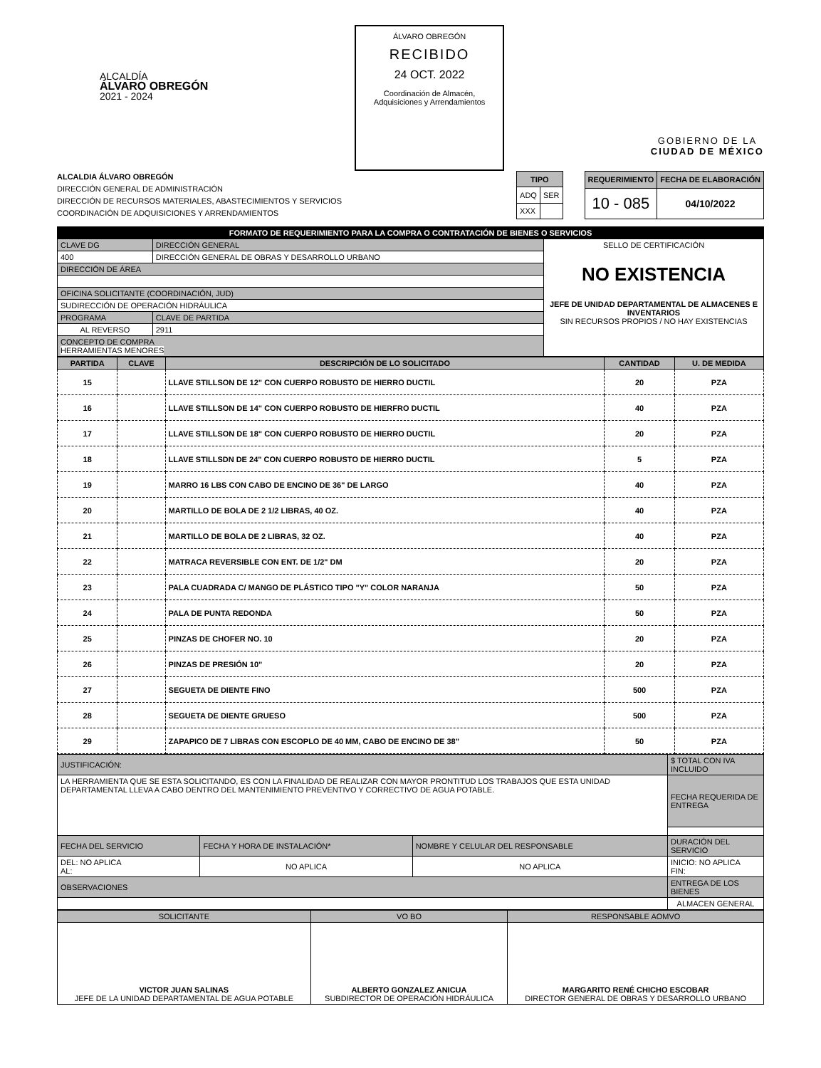ALCALDÍA
ÁLVARO OBREGÓN
2021 - 2024
ÁLVARO OBREGÓN
RECIBIDO
24 OCT. 2022
Coordinación de Almacén, Adquisiciones y Arrendamientos
GOBIERNO DE LA
CIUDAD DE MÉXICO
ALCALDIA ÁLVARO OBREGÓN
DIRECCIÓN GENERAL DE ADMINISTRACIÓN
DIRECCIÓN DE RECURSOS MATERIALES, ABASTECIMIENTOS Y SERVICIOS
COORDINACIÓN DE ADQUISICIONES Y ARRENDAMIENTOS
| TIPO | |
| --- | --- |
| ADQ | SER |
| XXX | |
| REQUERIMIENTO | FECHA DE ELABORACIÓN |
| --- | --- |
| 10 - 085 | 04/10/2022 |
| FORMATO DE REQUERIMIENTO PARA LA COMPRA O CONTRATACIÓN DE BIENES O SERVICIOS | | | |
| CLAVE DG | DIRECCIÓN GENERAL | | SELLO DE CERTIFICACIÓN NO EXISTENCIA JEFE DE UNIDAD DEPARTAMENTAL DE ALMACENES E INVENTARIOS SIN RECURSOS PROPIOS / NO HAY EXISTENCIAS |
| 400 | DIRECCIÓN GENERAL DE OBRAS Y DESARROLLO URBANO | | |
| DIRECCIÓN DE ÁREA | | | |
| OFICINA SOLICITANTE (COORDINACIÓN, JUD) | | | |
| SUDIRECCIÓN DE OPERACIÓN HIDRÁULICA | | | |
| PROGRAMA | | CLAVE DE PARTIDA | |
| AL REVERSO | | 2911 | |
| CONCEPTO DE COMPRA HERRAMIENTAS MENORES | | | |
| PARTIDA | CLAVE | DESCRIPCIÓN DE LO SOLICITADO | CANTIDAD | U. DE MEDIDA |
| --- | --- | --- | --- | --- |
| 15 | | LLAVE STILLSON DE 12" CON CUERPO ROBUSTO DE HIERRO DUCTIL | 20 | PZA |
| 16 | | LLAVE STILLSON DE 14" CON CUERPO ROBUSTO DE HIERFRO DUCTIL | 40 | PZA |
| 17 | | LLAVE STILLSON DE 18" CON CUERPO ROBUSTO DE HIERRO DUCTIL | 20 | PZA |
| 18 | | LLAVE STILLSDN DE 24" CON CUERPO ROBUSTO DE HIERRO DUCTIL | 5 | PZA |
| 19 | | MARRO 16 LBS CON CABO DE ENCINO DE 36" DE LARGO | 40 | PZA |
| 20 | | MARTILLO DE BOLA DE 2 1/2 LIBRAS, 40 OZ. | 40 | PZA |
| 21 | | MARTILLO DE BOLA DE 2 LIBRAS, 32 OZ. | 40 | PZA |
| 22 | | MATRACA REVERSIBLE CON ENT. DE 1/2" DM | 20 | PZA |
| 23 | | PALA CUADRADA C/ MANGO DE PLÁSTICO TIPO "Y" COLOR NARANJA | 50 | PZA |
| 24 | | PALA DE PUNTA REDONDA | 50 | PZA |
| 25 | | PINZAS DE CHOFER NO. 10 | 20 | PZA |
| 26 | | PINZAS DE PRESIÓN 10" | 20 | PZA |
| 27 | | SEGUETA DE DIENTE FINO | 500 | PZA |
| 28 | | SEGUETA DE DIENTE GRUESO | 500 | PZA |
| 29 | | ZAPAPICO DE 7 LIBRAS CON ESCOPLO DE 40 MM, CABO DE ENCINO DE 38" | 50 | PZA |
| JUSTIFICACIÓN: | | | $ TOTAL CON IVA INCLUIDO |
| LA HERRAMIENTA QUE SE ESTA SOLICITANDO, ES CON LA FINALIDAD DE REALIZAR CON MAYOR PRONTITUD LOS TRABAJOS QUE ESTA UNIDAD DEPARTAMENTAL LLEVA A CABO DENTRO DEL MANTENIMIENTO PREVENTIVO Y CORRECTIVO DE AGUA POTABLE. | | | FECHA REQUERIDA DE ENTREGA |
| FECHA DEL SERVICIO | FECHA Y HORA DE INSTALACIÓN* | NOMBRE Y CELULAR DEL RESPONSABLE | DURACIÓN DEL SERVICIO |
| DEL: NO APLICA AL: | NO APLICA | NO APLICA | INICIO: NO APLICA FIN: |
| OBSERVACIONES | | | ENTREGA DE LOS BIENES |
| | | | ALMACEN GENERAL |
| SOLICITANTE | VO BO | RESPONSABLE AOMVO |
| VICTOR JUAN SALINAS JEFE DE LA UNIDAD DEPARTAMENTAL DE AGUA POTABLE | ALBERTO GONZALEZ ANICUA SUBDIRECTOR DE OPERACIÓN HIDRÁULICA | MARGARITO RENÉ CHICHO ESCOBAR DIRECTOR GENERAL DE OBRAS Y DESARROLLO URBANO |